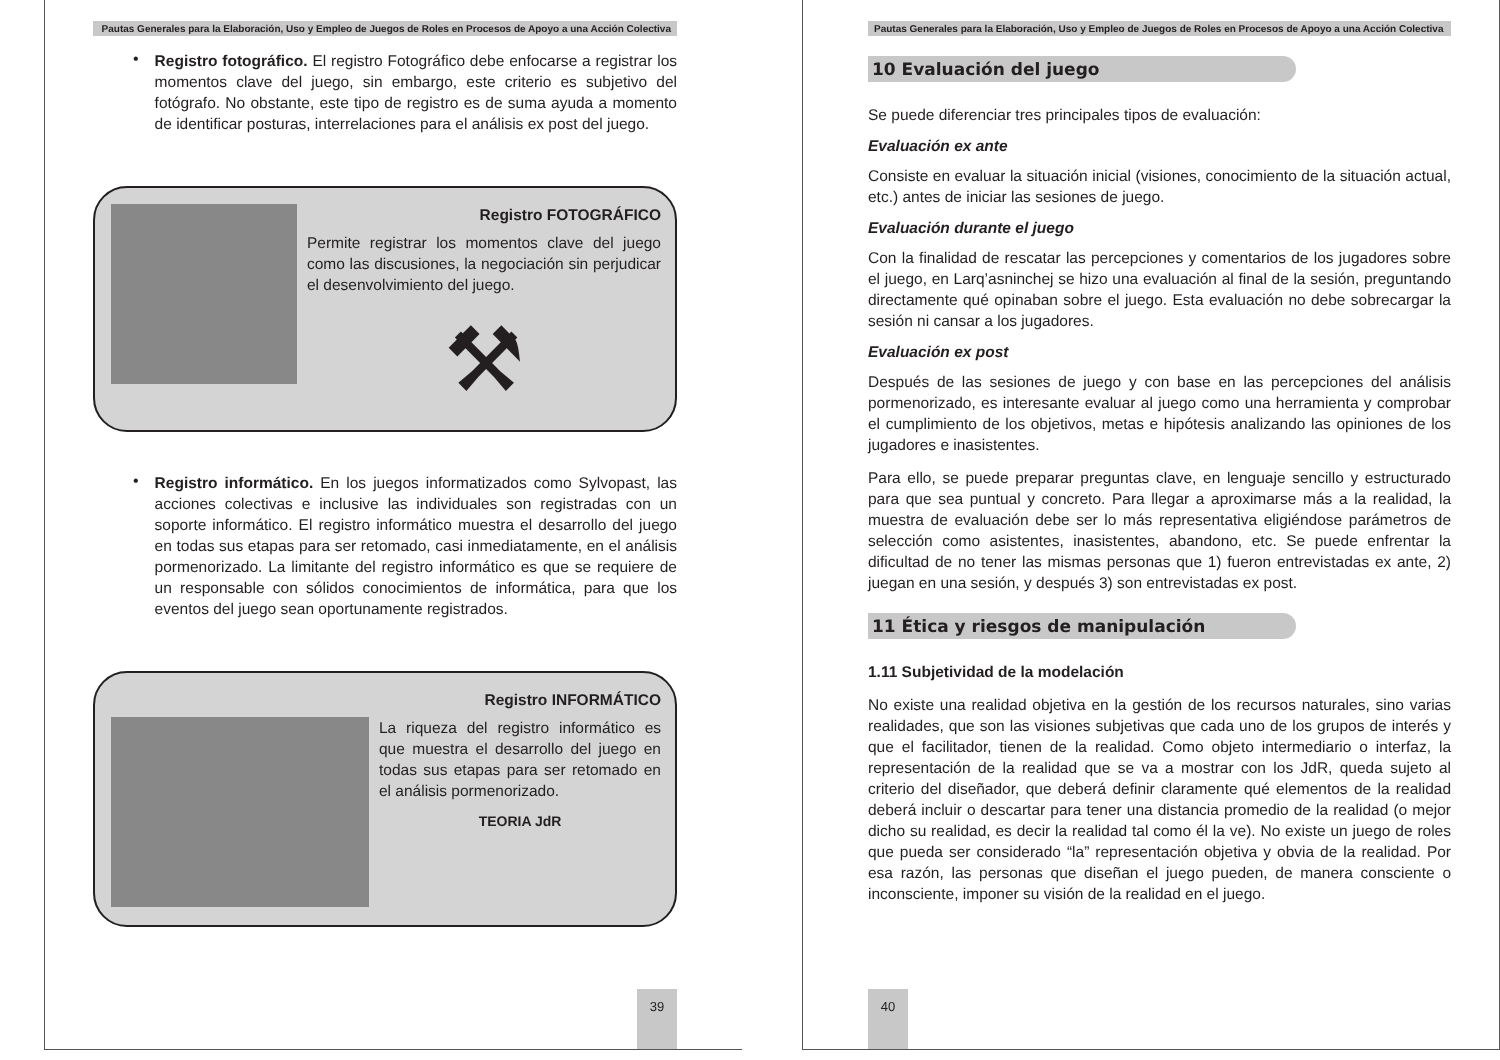Pautas Generales para la Elaboración, Uso y Empleo de Juegos de Roles en Procesos de Apoyo a una Acción Colectiva
•
Registro fotográfico. El registro Fotográfico debe enfocarse a registrar los momentos clave del juego, sin embargo, este criterio es subjetivo del fotógrafo. No obstante, este tipo de registro es de suma ayuda a momento de identificar posturas, interrelaciones para el análisis ex post del juego.
Registro FOTOGRÁFICO
Permite registrar los momentos clave del juego como las discusiones, la negociación sin perjudicar el desenvolvimiento del juego.
⚒
•
Registro informático. En los juegos informatizados como Sylvopast, las acciones colectivas e inclusive las individuales son registradas con un soporte informático. El registro informático muestra el desarrollo del juego en todas sus etapas para ser retomado, casi inmediatamente, en el análisis pormenorizado. La limitante del registro informático es que se requiere de un responsable con sólidos conocimientos de informática, para que los eventos del juego sean oportunamente registrados.
Registro INFORMÁTICO
La riqueza del registro informático es que muestra el desarrollo del juego en todas sus etapas para ser retomado en el análisis pormenorizado.
TEORIA JdR
39
Pautas Generales para la Elaboración, Uso y Empleo de Juegos de Roles en Procesos de Apoyo a una Acción Colectiva
10 Evaluación del juego
Se puede diferenciar tres principales tipos de evaluación:
Evaluación ex ante
Consiste en evaluar la situación inicial (visiones, conocimiento de la situación actual, etc.) antes de iniciar las sesiones de juego.
Evaluación durante el juego
Con la finalidad de rescatar las percepciones y comentarios de los jugadores sobre el juego, en Larq’asninchej se hizo una evaluación al final de la sesión, preguntando directamente qué opinaban sobre el juego. Esta evaluación no debe sobrecargar la sesión ni cansar a los jugadores.
Evaluación ex post
Después de las sesiones de juego y con base en las percepciones del análisis pormenorizado, es interesante evaluar al juego como una herramienta y comprobar el cumplimiento de los objetivos, metas e hipótesis analizando las opiniones de los jugadores e inasistentes.
Para ello, se puede preparar preguntas clave, en lenguaje sencillo y estructurado para que sea puntual y concreto. Para llegar a aproximarse más a la realidad, la muestra de evaluación debe ser lo más representativa eligiéndose parámetros de selección como asistentes, inasistentes, abandono, etc. Se puede enfrentar la dificultad de no tener las mismas personas que 1) fueron entrevistadas ex ante, 2) juegan en una sesión, y después 3) son entrevistadas ex post.
11 Ética y riesgos de manipulación
1.11 Subjetividad de la modelación
No existe una realidad objetiva en la gestión de los recursos naturales, sino varias realidades, que son las visiones subjetivas que cada uno de los grupos de interés y que el facilitador, tienen de la realidad. Como objeto intermediario o interfaz, la representación de la realidad que se va a mostrar con los JdR, queda sujeto al criterio del diseñador, que deberá definir claramente qué elementos de la realidad deberá incluir o descartar para tener una distancia promedio de la realidad (o mejor dicho su realidad, es decir la realidad tal como él la ve). No existe un juego de roles que pueda ser considerado “la” representación objetiva y obvia de la realidad. Por esa razón, las personas que diseñan el juego pueden, de manera consciente o inconsciente, imponer su visión de la realidad en el juego.
40